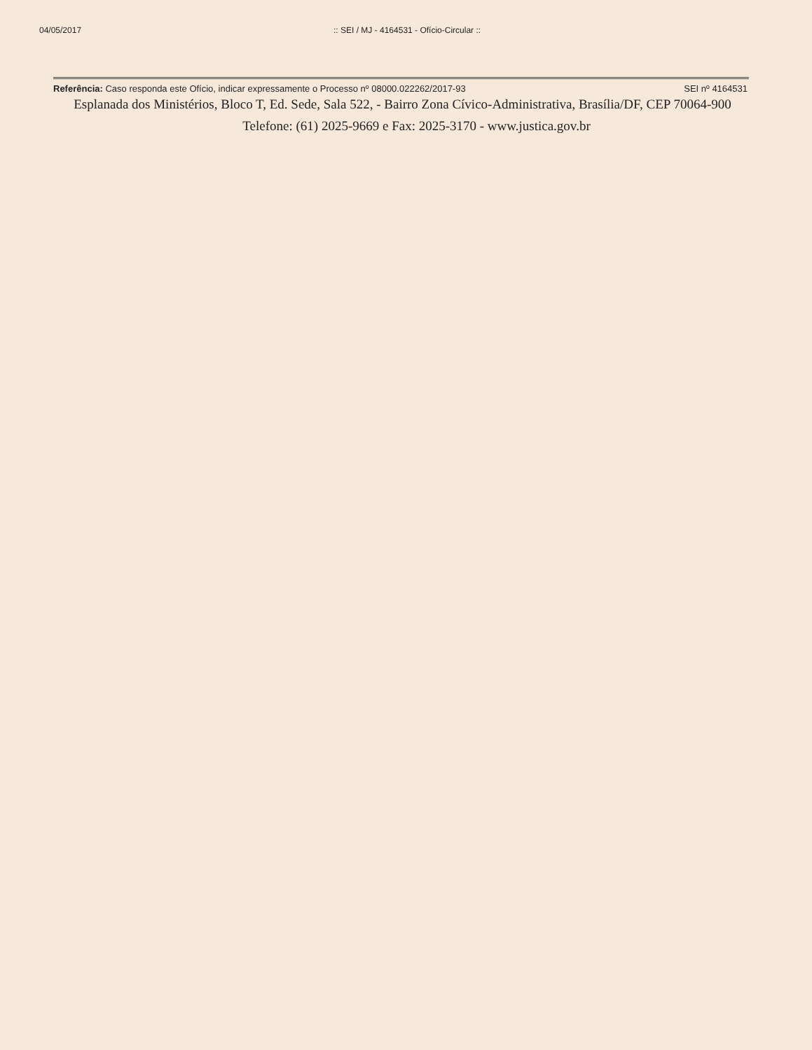04/05/2017:: SEI / MJ - 4164531 - Ofício-Circular ::
Referência: Caso responda este Ofício, indicar expressamente o Processo nº 08000.022262/2017-93 SEI nº 4164531
Esplanada dos Ministérios, Bloco T, Ed. Sede, Sala 522, - Bairro Zona Cívico-Administrativa, Brasília/DF, CEP 70064-900
Telefone: (61) 2025-9669 e Fax: 2025-3170 - www.justica.gov.br